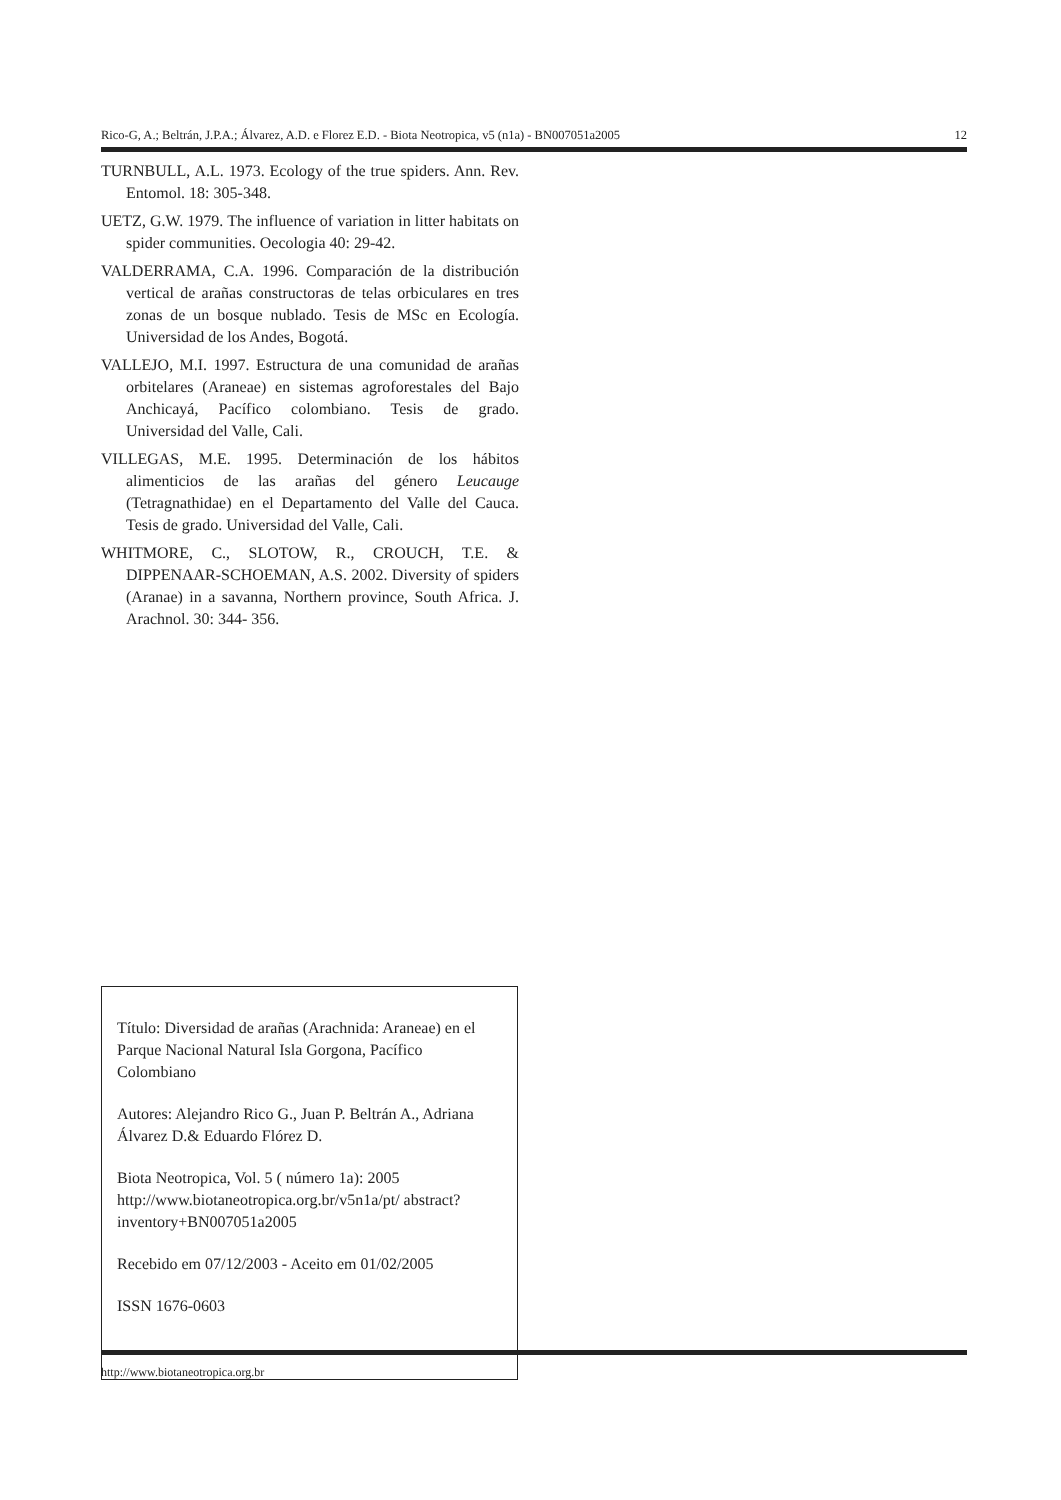Rico-G, A.; Beltrán, J.P.A.; Álvarez, A.D. e Florez E.D. - Biota Neotropica, v5 (n1a) - BN007051a2005 12
TURNBULL, A.L. 1973. Ecology of the true spiders. Ann. Rev. Entomol. 18: 305-348.
UETZ, G.W. 1979. The influence of variation in litter habitats on spider communities. Oecologia 40: 29-42.
VALDERRAMA, C.A. 1996. Comparación de la distribución vertical de arañas constructoras de telas orbiculares en tres zonas de un bosque nublado. Tesis de MSc en Ecología. Universidad de los Andes, Bogotá.
VALLEJO, M.I. 1997. Estructura de una comunidad de arañas orbitelares (Araneae) en sistemas agroforestales del Bajo Anchicayá, Pacífico colombiano. Tesis de grado. Universidad del Valle, Cali.
VILLEGAS, M.E. 1995. Determinación de los hábitos alimenticios de las arañas del género Leucauge (Tetragnathidae) en el Departamento del Valle del Cauca. Tesis de grado. Universidad del Valle, Cali.
WHITMORE, C., SLOTOW, R., CROUCH, T.E. & DIPPENAAR-SCHOEMAN, A.S. 2002. Diversity of spiders (Aranae) in a savanna, Northern province, South Africa. J. Arachnol. 30: 344- 356.
Título: Diversidad de arañas (Arachnida: Araneae) en el Parque Nacional Natural Isla Gorgona, Pacífico Colombiano
Autores: Alejandro Rico G., Juan P. Beltrán A., Adriana Álvarez D.& Eduardo Flórez D.
Biota Neotropica, Vol. 5 ( número 1a): 2005
http://www.biotaneotropica.org.br/v5n1a/pt/ abstract?inventory+BN007051a2005
Recebido em 07/12/2003 - Aceito em 01/02/2005
ISSN 1676-0603
http://www.biotaneotropica.org.br